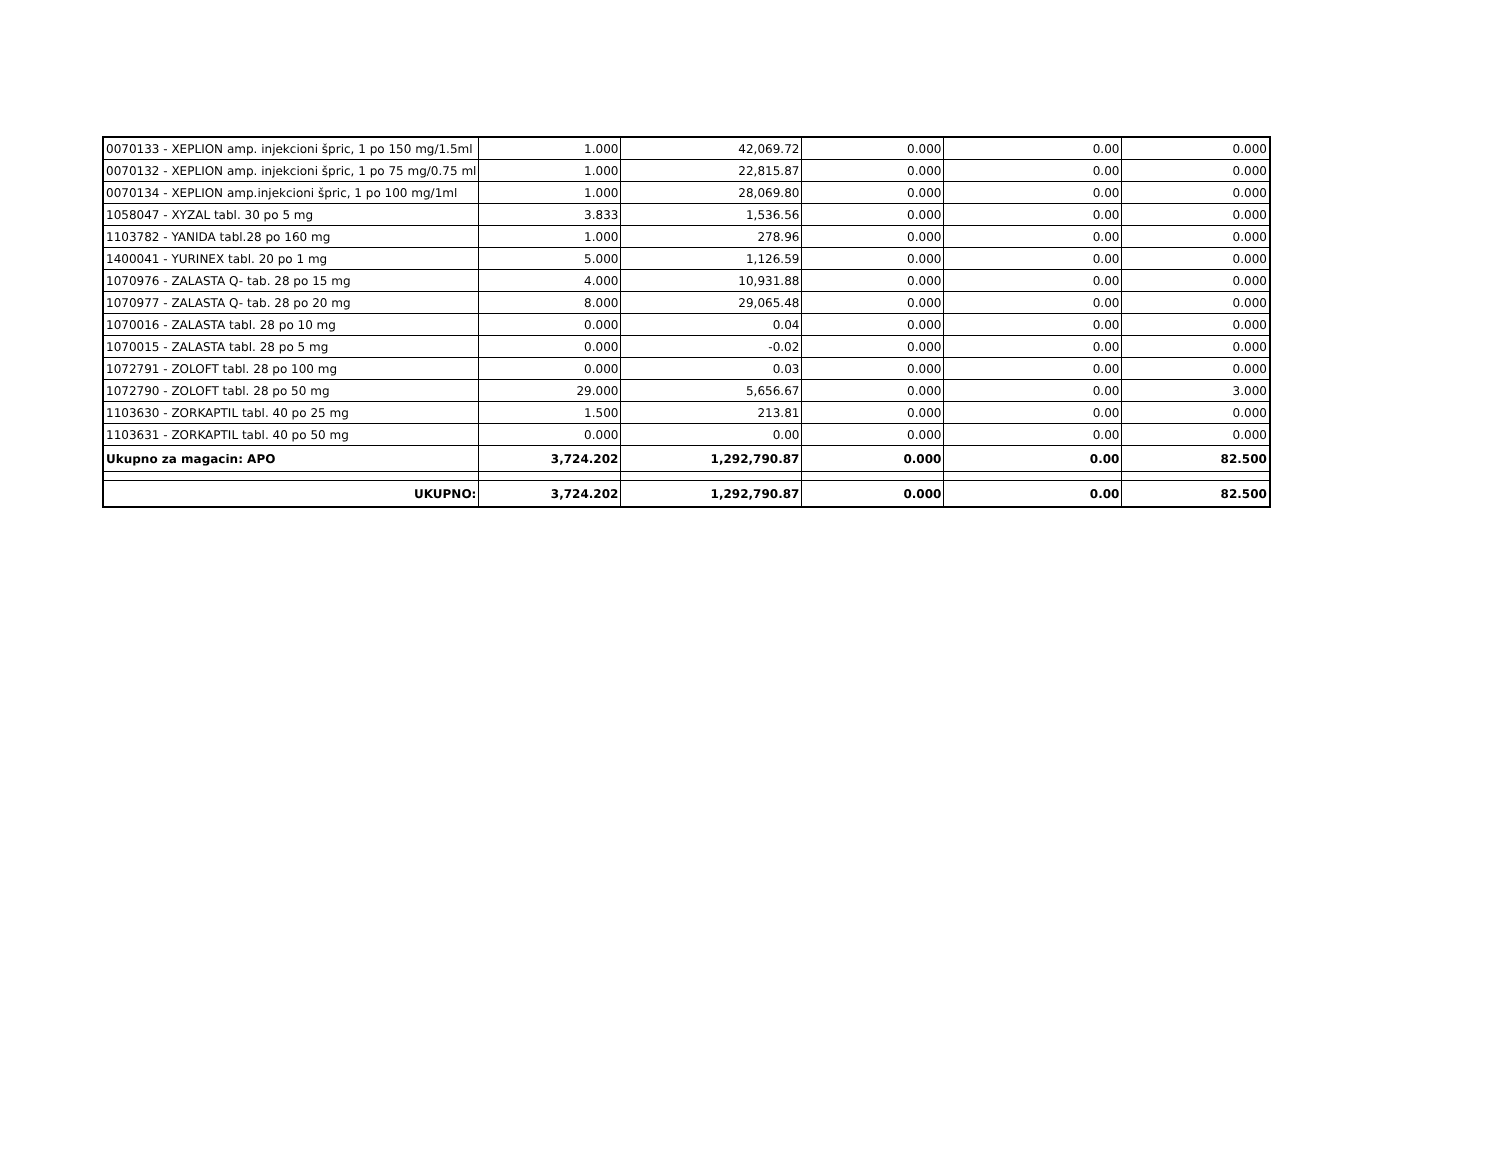| 0070133 - XEPLION amp. injekcioni špric, 1 po 150 mg/1.5ml | 1.000 | 42,069.72 | 0.000 | 0.00 | 0.000 |
| 0070132 - XEPLION amp. injekcioni špric, 1 po 75 mg/0.75 ml | 1.000 | 22,815.87 | 0.000 | 0.00 | 0.000 |
| 0070134 - XEPLION amp.injekcioni špric, 1 po 100 mg/1ml | 1.000 | 28,069.80 | 0.000 | 0.00 | 0.000 |
| 1058047 - XYZAL tabl. 30 po 5 mg | 3.833 | 1,536.56 | 0.000 | 0.00 | 0.000 |
| 1103782 - YANIDA tabl.28 po 160 mg | 1.000 | 278.96 | 0.000 | 0.00 | 0.000 |
| 1400041 - YURINEX tabl. 20 po 1 mg | 5.000 | 1,126.59 | 0.000 | 0.00 | 0.000 |
| 1070976 - ZALASTA Q- tab. 28 po 15 mg | 4.000 | 10,931.88 | 0.000 | 0.00 | 0.000 |
| 1070977 - ZALASTA Q- tab. 28 po 20 mg | 8.000 | 29,065.48 | 0.000 | 0.00 | 0.000 |
| 1070016 - ZALASTA tabl. 28 po 10 mg | 0.000 | 0.04 | 0.000 | 0.00 | 0.000 |
| 1070015 - ZALASTA tabl. 28 po 5 mg | 0.000 | -0.02 | 0.000 | 0.00 | 0.000 |
| 1072791 - ZOLOFT tabl. 28 po 100 mg | 0.000 | 0.03 | 0.000 | 0.00 | 0.000 |
| 1072790 - ZOLOFT tabl. 28 po 50 mg | 29.000 | 5,656.67 | 0.000 | 0.00 | 3.000 |
| 1103630 - ZORKAPTIL tabl. 40 po 25 mg | 1.500 | 213.81 | 0.000 | 0.00 | 0.000 |
| 1103631 - ZORKAPTIL tabl. 40 po 50 mg | 0.000 | 0.00 | 0.000 | 0.00 | 0.000 |
| Ukupno za magacin: APO | 3,724.202 | 1,292,790.87 | 0.000 | 0.00 | 82.500 |
| UKUPNO: | 3,724.202 | 1,292,790.87 | 0.000 | 0.00 | 82.500 |